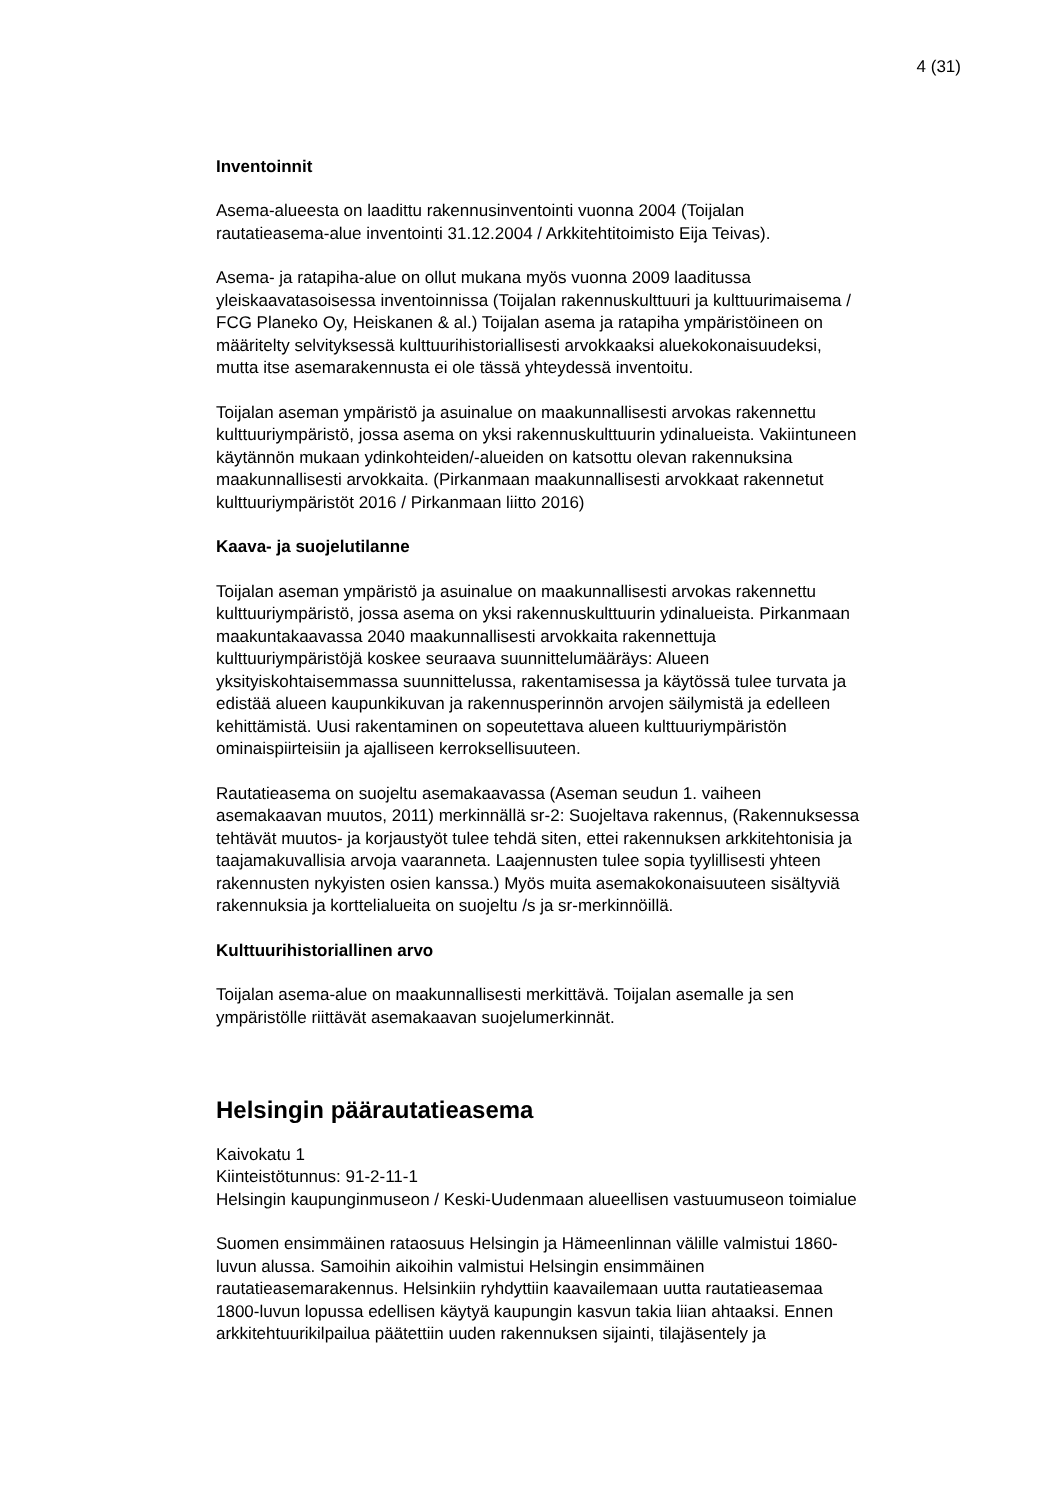4 (31)
Inventoinnit
Asema-alueesta on laadittu rakennusinventointi vuonna 2004 (Toijalan
rautatieasema-alue inventointi 31.12.2004 / Arkkitehtitoimisto Eija Teivas).
Asema- ja ratapiha-alue on ollut mukana myös vuonna 2009 laaditussa
yleiskaavatasoisessa inventoinnissa (Toijalan rakennuskulttuuri ja kulttuurimaisema /
FCG Planeko Oy, Heiskanen & al.) Toijalan asema ja ratapiha ympäristöineen on
määritelty selvityksessä kulttuurihistoriallisesti arvokkaaksi aluekokonaisuudeksi,
mutta itse asemarakennusta ei ole tässä yhteydessä inventoitu.
Toijalan aseman ympäristö ja asuinalue on maakunnallisesti arvokas rakennettu
kulttuuriympäristö, jossa asema on yksi rakennuskulttuurin ydinalueista. Vakiintuneen
käytännön mukaan ydinkohteiden/-alueiden on katsottu olevan rakennuksina
maakunnallisesti arvokkaita. (Pirkanmaan maakunnallisesti arvokkaat rakennetut
kulttuuriympäristöt 2016 / Pirkanmaan liitto 2016)
Kaava- ja suojelutilanne
Toijalan aseman ympäristö ja asuinalue on maakunnallisesti arvokas rakennettu
kulttuuriympäristö, jossa asema on yksi rakennuskulttuurin ydinalueista. Pirkanmaan
maakuntakaavassa 2040 maakunnallisesti arvokkaita rakennettuja
kulttuuriympäristöjä koskee seuraava suunnittelumääräys: Alueen
yksityiskohtaisemmassa suunnittelussa, rakentamisessa ja käytössä tulee turvata ja
edistää alueen kaupunkikuvan ja rakennusperinnön arvojen säilymistä ja edelleen
kehittämistä. Uusi rakentaminen on sopeutettava alueen kulttuuriympäristön
ominaispiirteisiin ja ajalliseen kerroksellisuuteen.
Rautatieasema on suojeltu asemakaavassa (Aseman seudun 1. vaiheen
asemakaavan muutos, 2011) merkinnällä sr-2: Suojeltava rakennus, (Rakennuksessa
tehtävät muutos- ja korjaustyöt tulee tehdä siten, ettei rakennuksen arkkitehtonisia ja
taajamakuvallisia arvoja vaaranneta. Laajennusten tulee sopia tyylillisesti yhteen
rakennusten nykyisten osien kanssa.) Myös muita asemakokonaisuuteen sisältyviä
rakennuksia ja korttelialueita on suojeltu /s ja sr-merkinnöillä.
Kulttuurihistoriallinen arvo
Toijalan asema-alue on maakunnallisesti merkittävä. Toijalan asemalle ja sen
ympäristölle riittävät asemakaavan suojelumerkinnät.
Helsingin päärautatieasema
Kaivokatu 1
Kiinteistötunnus: 91-2-11-1
Helsingin kaupunginmuseon / Keski-Uudenmaan alueellisen vastuumuseon toimialue
Suomen ensimmäinen rataosuus Helsingin ja Hämeenlinnan välille valmistui 1860-
luvun alussa. Samoihin aikoihin valmistui Helsingin ensimmäinen
rautatieasemarakennus. Helsinkiin ryhdyttiin kaavailemaan uutta rautatieasemaa
1800-luvun lopussa edellisen käytyä kaupungin kasvun takia liian ahtaaksi. Ennen
arkkitehtuurikilpailua päätettiin uuden rakennuksen sijainti, tilajäsentely ja